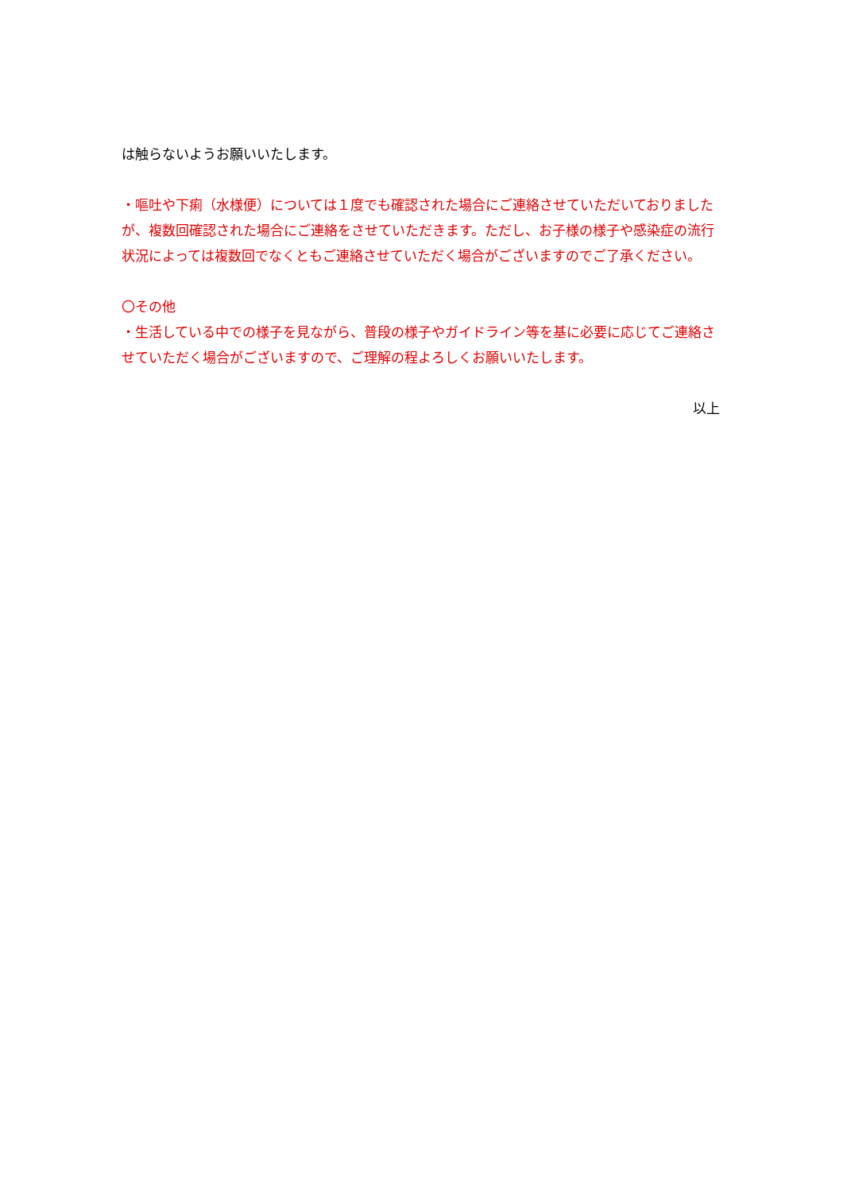は触らないようお願いいたします。
・嘔吐や下痢（水様便）については１度でも確認された場合にご連絡させていただいておりましたが、複数回確認された場合にご連絡をさせていただきます。ただし、お子様の様子や感染症の流行状況によっては複数回でなくともご連絡させていただく場合がございますのでご了承ください。
〇その他
・生活している中での様子を見ながら、普段の様子やガイドライン等を基に必要に応じてご連絡させていただく場合がございますので、ご理解の程よろしくお願いいたします。
以上